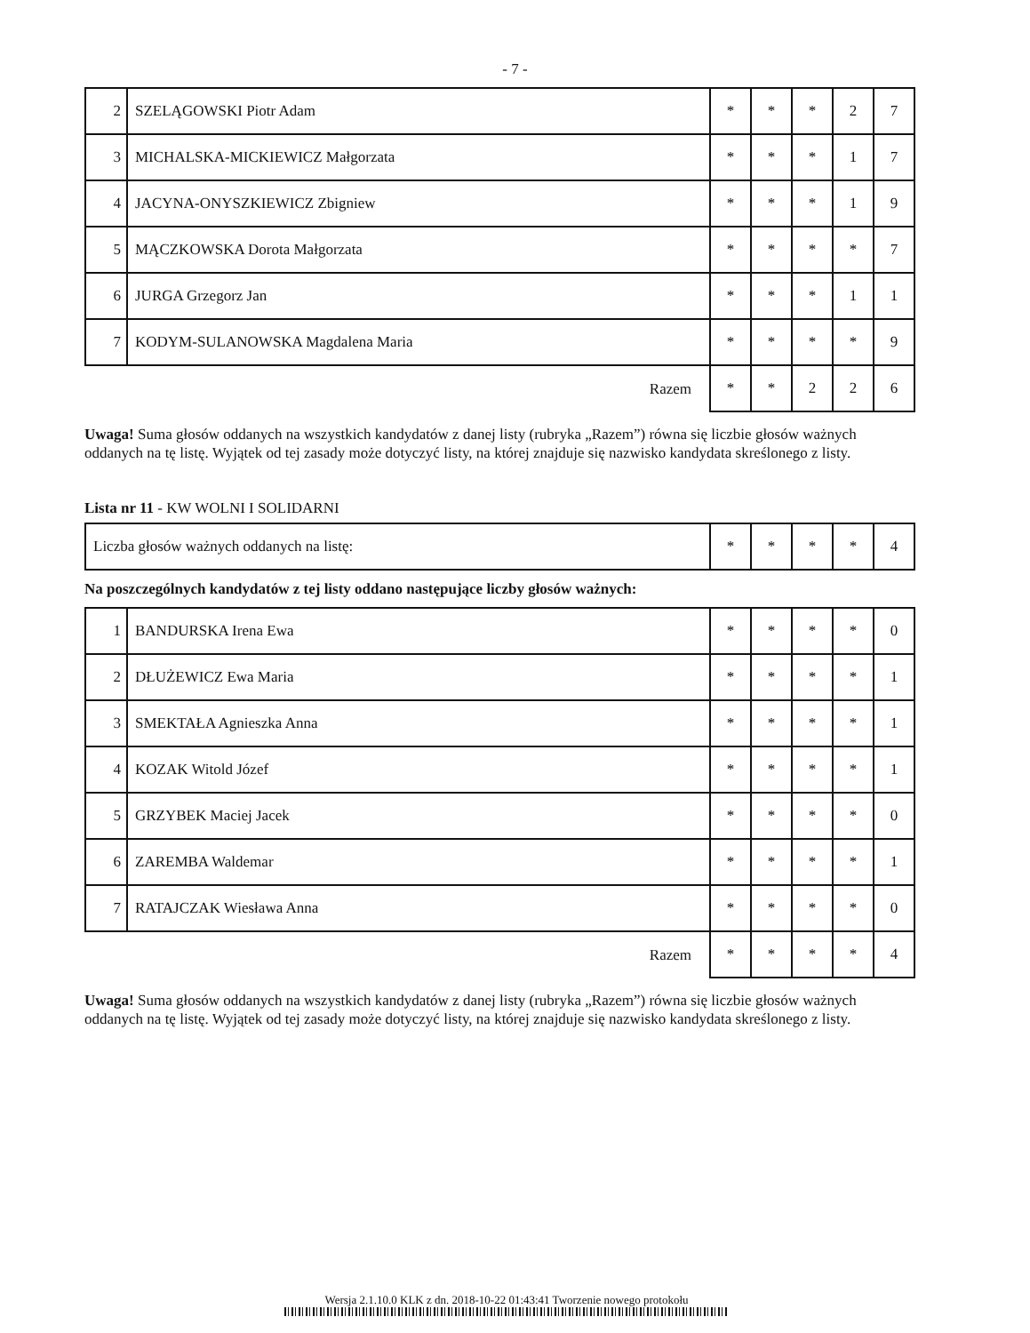- 7 -
| 2 | SZELĄGOWSKI Piotr Adam | * | * | * | 2 | 7 |
| 3 | MICHALSKA-MICKIEWICZ Małgorzata | * | * | * | 1 | 7 |
| 4 | JACYNA-ONYSZKIEWICZ Zbigniew | * | * | * | 1 | 9 |
| 5 | MĄCZKOWSKA Dorota Małgorzata | * | * | * | * | 7 |
| 6 | JURGA Grzegorz Jan | * | * | * | 1 | 1 |
| 7 | KODYM-SULANOWSKA Magdalena Maria | * | * | * | * | 9 |
| Razem | | * | * | 2 | 2 | 6 |
Uwaga! Suma głosów oddanych na wszystkich kandydatów z danej listy (rubryka „Razem”) równa się liczbie głosów ważnych oddanych na tę listę. Wyjątek od tej zasady może dotyczyć listy, na której znajduje się nazwisko kandydata skreślonego z listy.
Lista nr 11 - KW WOLNI I SOLIDARNI
| Liczba głosów ważnych oddanych na listę: | * | * | * | * | 4 |
Na poszczególnych kandydatów z tej listy oddano następujące liczby głosów ważnych:
| 1 | BANDURSKA Irena Ewa | * | * | * | * | 0 |
| 2 | DŁUŻEWICZ Ewa Maria | * | * | * | * | 1 |
| 3 | SMEKTAŁA Agnieszka Anna | * | * | * | * | 1 |
| 4 | KOZAK Witold Józef | * | * | * | * | 1 |
| 5 | GRZYBEK Maciej Jacek | * | * | * | * | 0 |
| 6 | ZAREMBA Waldemar | * | * | * | * | 1 |
| 7 | RATAJCZAK Wiesława Anna | * | * | * | * | 0 |
| Razem | | * | * | * | * | 4 |
Uwaga! Suma głosów oddanych na wszystkich kandydatów z danej listy (rubryka „Razem”) równa się liczbie głosów ważnych oddanych na tę listę. Wyjątek od tej zasady może dotyczyć listy, na której znajduje się nazwisko kandydata skreślonego z listy.
Wersja 2.1.10.0 KLK z dn. 2018-10-22 01:43:41 Tworzenie nowego protokołu